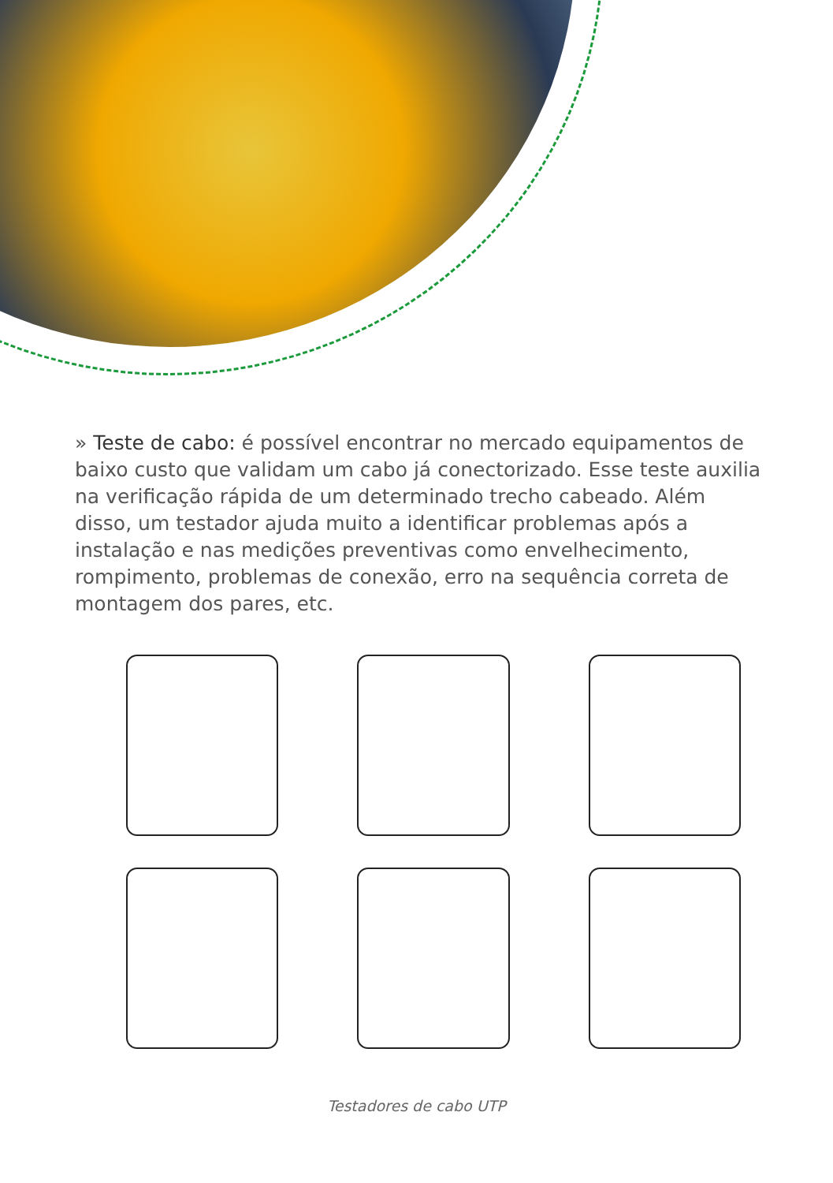» Teste de cabo: é possível encontrar no mercado equipamentos de baixo custo que validam um cabo já conectorizado. Esse teste auxilia na verificação rápida de um determinado trecho cabeado. Além disso, um testador ajuda muito a identificar problemas após a instalação e nas medições preventivas como envelhecimento, rompimento, problemas de conexão, erro na sequência correta de montagem dos pares, etc.
Testadores de cabo UTP